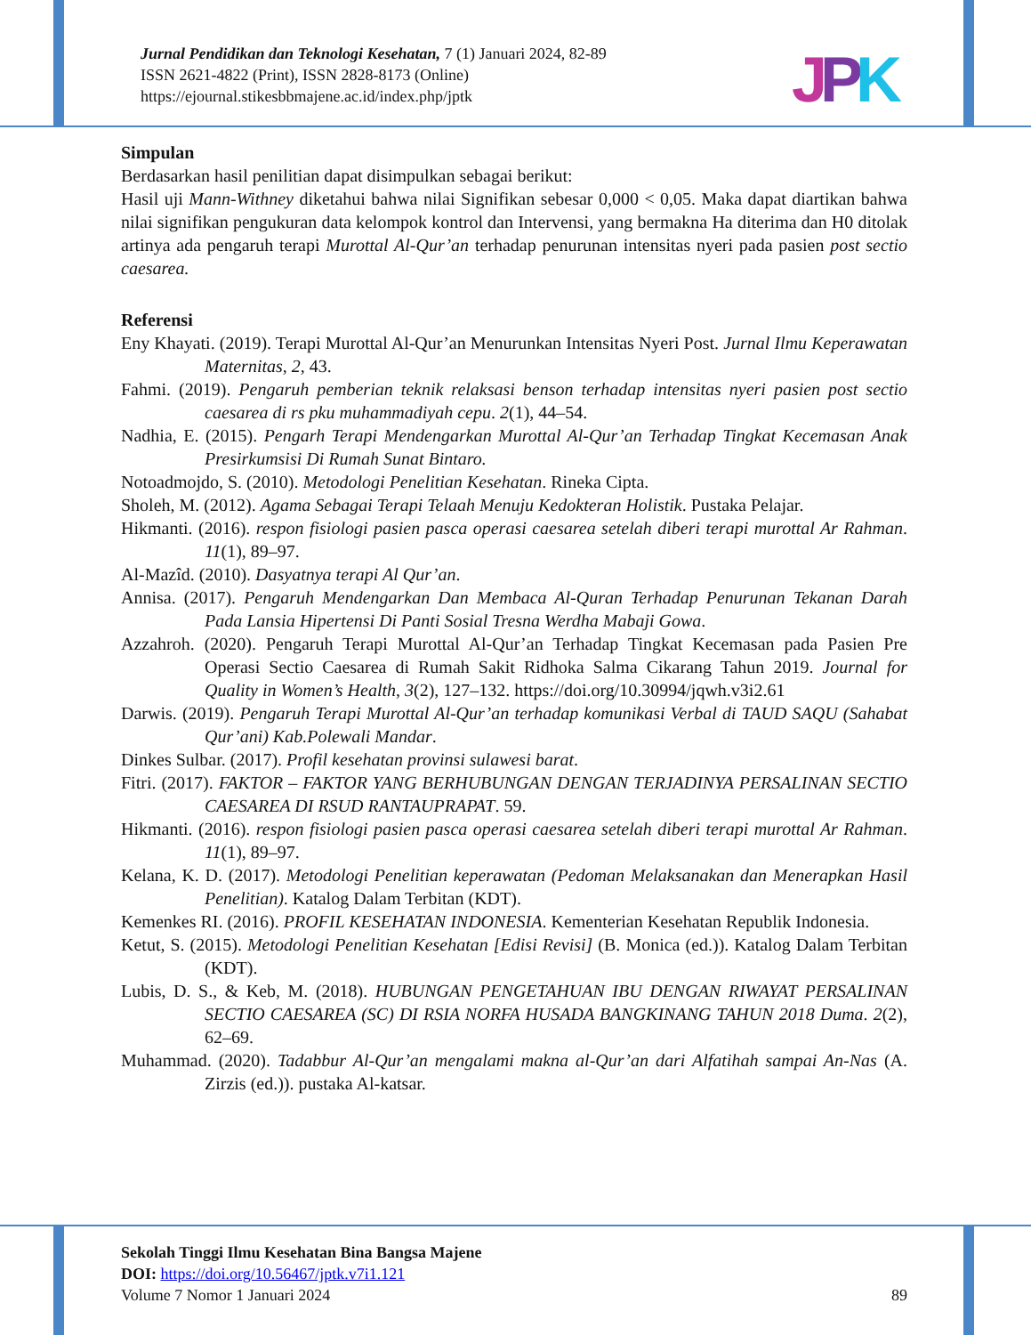Jurnal Pendidikan dan Teknologi Kesehatan, 7 (1) Januari 2024, 82-89
ISSN 2621-4822 (Print), ISSN 2828-8173 (Online)
https://ejournal.stikesbbmajene.ac.id/index.php/jptk
JPK
Simpulan
Berdasarkan hasil penilitian dapat disimpulkan sebagai berikut:
Hasil uji Mann-Withney diketahui bahwa nilai Signifikan sebesar 0,000 < 0,05. Maka dapat diartikan bahwa nilai signifikan pengukuran data kelompok kontrol dan Intervensi, yang bermakna Ha diterima dan H0 ditolak artinya ada pengaruh terapi Murottal Al-Qur’an terhadap penurunan intensitas nyeri pada pasien post sectio caesarea.
Referensi
Eny Khayati. (2019). Terapi Murottal Al-Qur’an Menurunkan Intensitas Nyeri Post. Jurnal Ilmu Keperawatan Maternitas, 2, 43.
Fahmi. (2019). Pengaruh pemberian teknik relaksasi benson terhadap intensitas nyeri pasien post sectio caesarea di rs pku muhammadiyah cepu. 2(1), 44–54.
Nadhia, E. (2015). Pengarh Terapi Mendengarkan Murottal Al-Qur’an Terhadap Tingkat Kecemasan Anak Presirkumsisi Di Rumah Sunat Bintaro.
Notoadmojdo, S. (2010). Metodologi Penelitian Kesehatan. Rineka Cipta.
Sholeh, M. (2012). Agama Sebagai Terapi Telaah Menuju Kedokteran Holistik. Pustaka Pelajar.
Hikmanti. (2016). respon fisiologi pasien pasca operasi caesarea setelah diberi terapi murottal Ar Rahman. 11(1), 89–97.
Al-Mazîd. (2010). Dasyatnya terapi Al Qur’an.
Annisa. (2017). Pengaruh Mendengarkan Dan Membaca Al-Quran Terhadap Penurunan Tekanan Darah Pada Lansia Hipertensi Di Panti Sosial Tresna Werdha Mabaji Gowa.
Azzahroh. (2020). Pengaruh Terapi Murottal Al-Qur’an Terhadap Tingkat Kecemasan pada Pasien Pre Operasi Sectio Caesarea di Rumah Sakit Ridhoka Salma Cikarang Tahun 2019. Journal for Quality in Women’s Health, 3(2), 127–132. https://doi.org/10.30994/jqwh.v3i2.61
Darwis. (2019). Pengaruh Terapi Murottal Al-Qur’an terhadap komunikasi Verbal di TAUD SAQU (Sahabat Qur’ani) Kab.Polewali Mandar.
Dinkes Sulbar. (2017). Profil kesehatan provinsi sulawesi barat.
Fitri. (2017). FAKTOR – FAKTOR YANG BERHUBUNGAN DENGAN TERJADINYA PERSALINAN SECTIO CAESAREA DI RSUD RANTAUPRAPAT. 59.
Hikmanti. (2016). respon fisiologi pasien pasca operasi caesarea setelah diberi terapi murottal Ar Rahman. 11(1), 89–97.
Kelana, K. D. (2017). Metodologi Penelitian keperawatan (Pedoman Melaksanakan dan Menerapkan Hasil Penelitian). Katalog Dalam Terbitan (KDT).
Kemenkes RI. (2016). PROFIL KESEHATAN INDONESIA. Kementerian Kesehatan Republik Indonesia.
Ketut, S. (2015). Metodologi Penelitian Kesehatan [Edisi Revisi] (B. Monica (ed.)). Katalog Dalam Terbitan (KDT).
Lubis, D. S., & Keb, M. (2018). HUBUNGAN PENGETAHUAN IBU DENGAN RIWAYAT PERSALINAN SECTIO CAESAREA (SC) DI RSIA NORFA HUSADA BANGKINANG TAHUN 2018 Duma. 2(2), 62–69.
Muhammad. (2020). Tadabbur Al-Qur’an mengalami makna al-Qur’an dari Alfatihah sampai An-Nas (A. Zirzis (ed.)). pustaka Al-katsar.
Sekolah Tinggi Ilmu Kesehatan Bina Bangsa Majene
DOI: https://doi.org/10.56467/jptk.v7i1.121
Volume 7 Nomor 1 Januari 2024 89